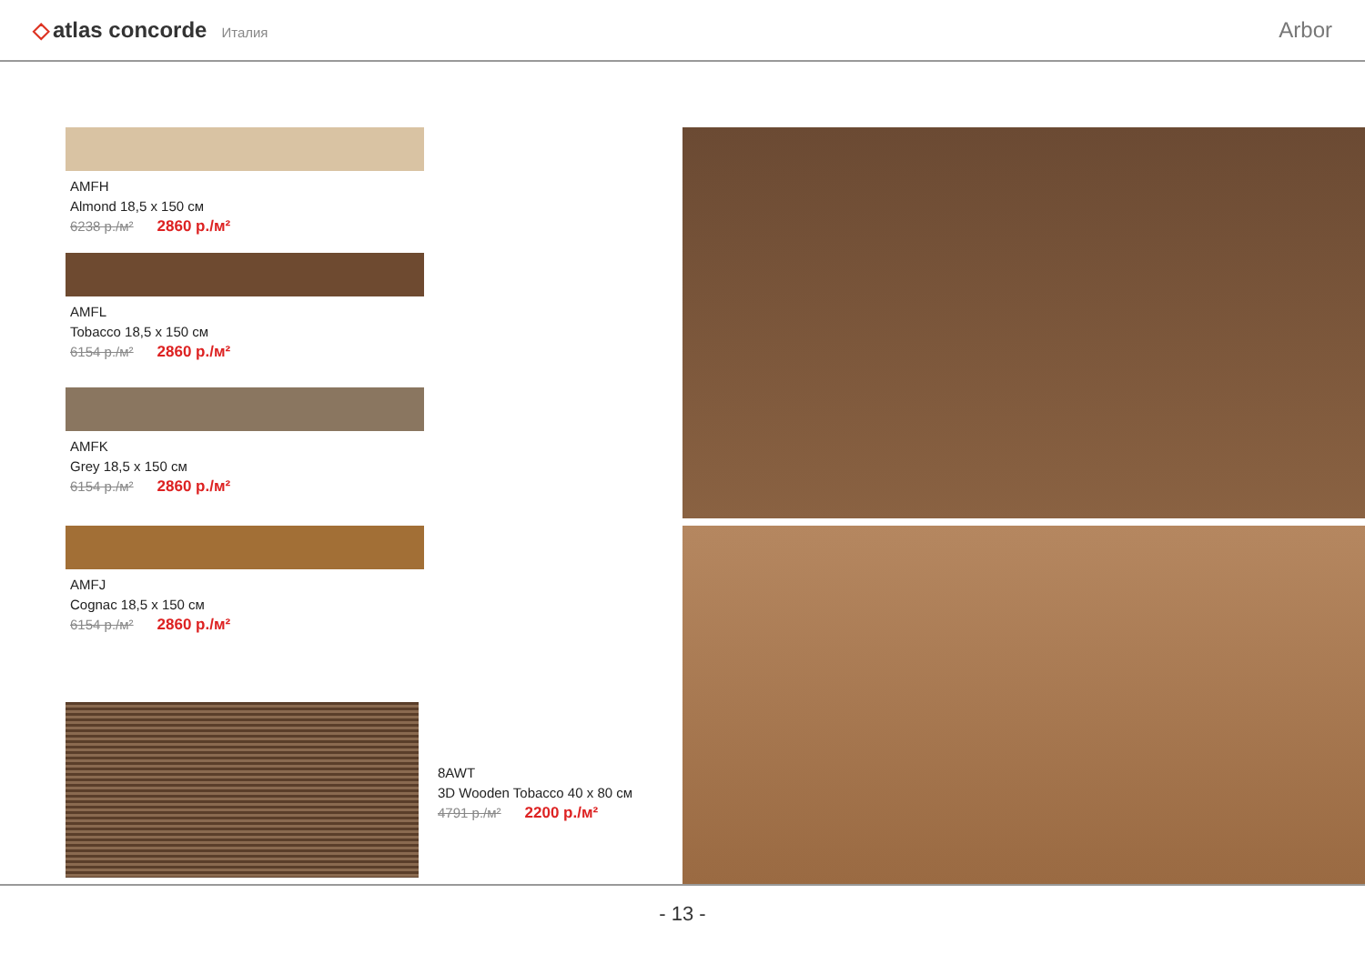◇ atlas concorde Италия
Arbor
AMFH
Almond 18,5 x 150 см
6238 р./м² 2860 р./м²
AMFL
Tobacco 18,5 x 150 см
6154 р./м² 2860 р./м²
AMFK
Grey 18,5 x 150 см
6154 р./м² 2860 р./м²
AMFJ
Cognac 18,5 x 150 см
6154 р./м² 2860 р./м²
8AWT
3D Wooden Tobacco 40 x 80 см
4791 р./м² 2200 р./м²
- 13 -